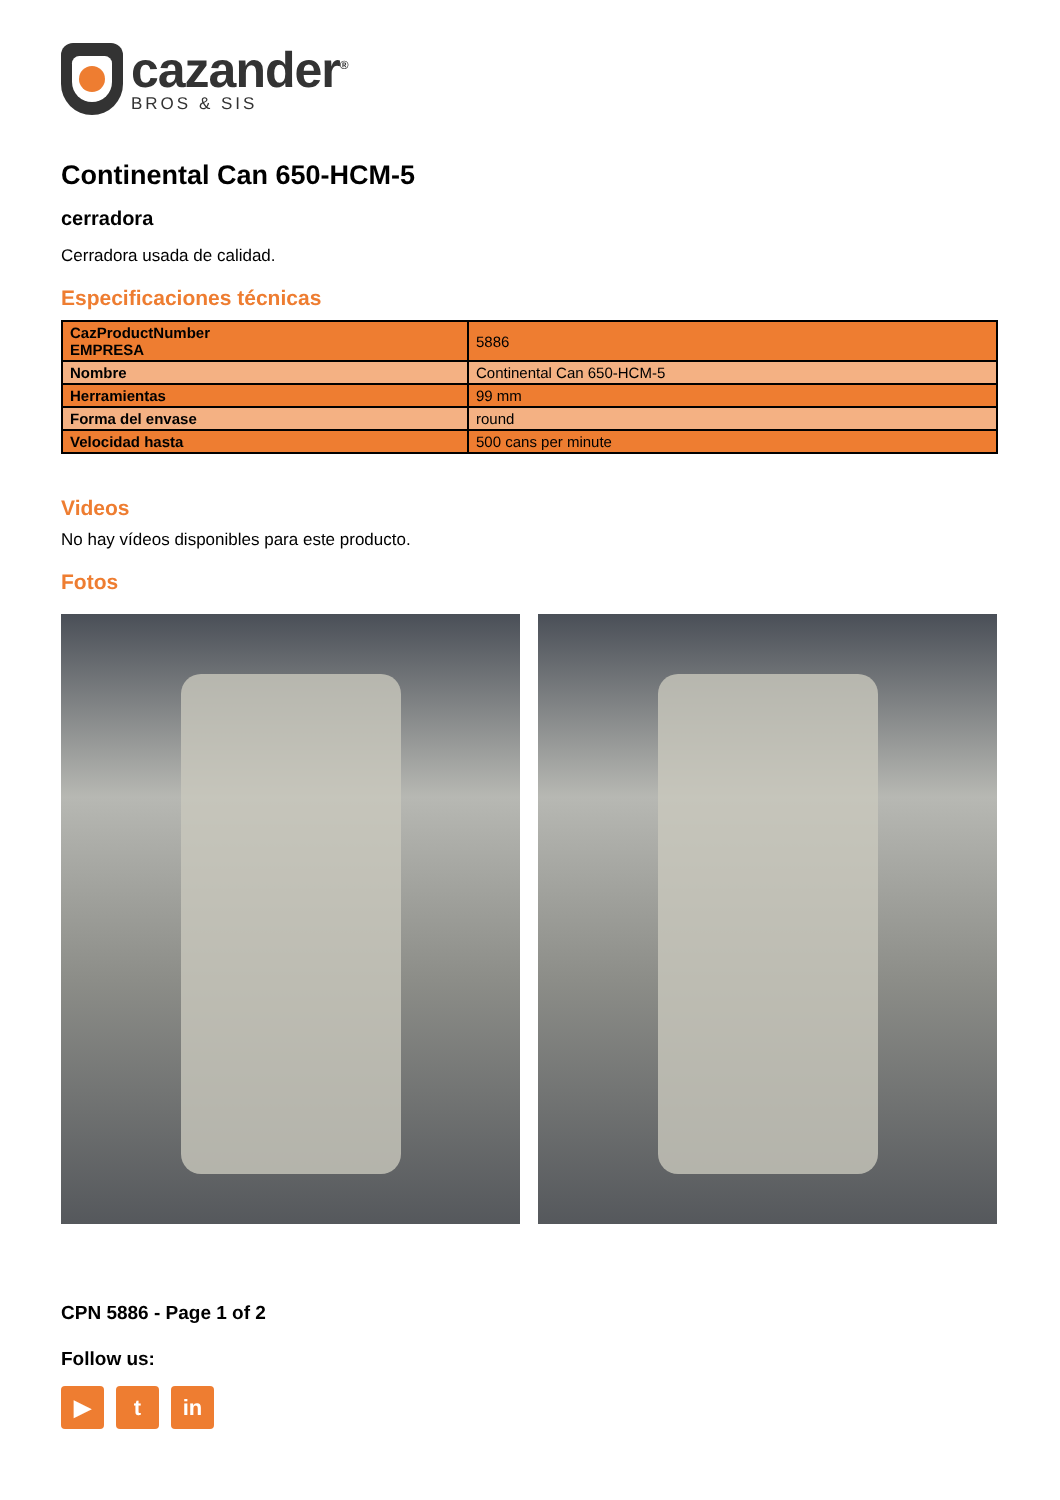cazander<sup>®</sup>
BROS & SIS
Continental Can 650-HCM-5
cerradora
Cerradora usada de calidad.
Especificaciones técnicas
| CazProductNumber EMPRESA | 5886 |
| Nombre | Continental Can 650-HCM-5 |
| Herramientas | 99 mm |
| Forma del envase | round |
| Velocidad hasta | 500 cans per minute |
Videos
No hay vídeos disponibles para este producto.
Fotos
CPN 5886 - Page 1 of 2
Follow us:
▶ t in